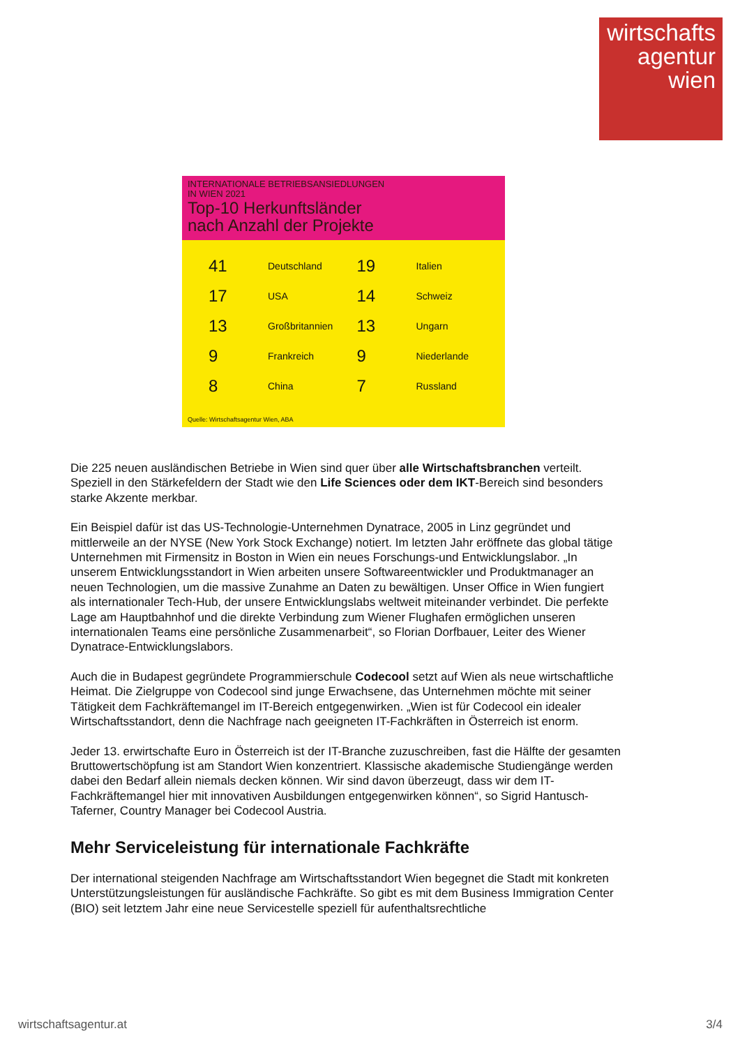wirtschafts
agentur
wien
INTERNATIONALE BETRIEBSANSIEDLUNGEN
IN WIEN 2021
Top-10 Herkunftsländer
nach Anzahl der Projekte
41 Deutschland
19 Italien
17 USA
14 Schweiz
13 Großbritannien
13 Ungarn
9 Frankreich
9 Niederlande
8 China
7 Russland
Quelle: Wirtschaftsagentur Wien, ABA
Die 225 neuen ausländischen Betriebe in Wien sind quer über alle Wirtschaftsbranchen verteilt. Speziell in den Stärkefeldern der Stadt wie den Life Sciences oder dem IKT-Bereich sind besonders starke Akzente merkbar.
Ein Beispiel dafür ist das US-Technologie-Unternehmen Dynatrace, 2005 in Linz gegründet und mittlerweile an der NYSE (New York Stock Exchange) notiert. Im letzten Jahr eröffnete das global tätige Unternehmen mit Firmensitz in Boston in Wien ein neues Forschungs-und Entwicklungslabor. „In unserem Entwicklungsstandort in Wien arbeiten unsere Softwareentwickler und Produktmanager an neuen Technologien, um die massive Zunahme an Daten zu bewältigen. Unser Office in Wien fungiert als internationaler Tech-Hub, der unsere Entwicklungslabs weltweit miteinander verbindet. Die perfekte Lage am Hauptbahnhof und die direkte Verbindung zum Wiener Flughafen ermöglichen unseren internationalen Teams eine persönliche Zusammenarbeit“, so Florian Dorfbauer, Leiter des Wiener Dynatrace-Entwicklungslabors.
Auch die in Budapest gegründete Programmierschule Codecool setzt auf Wien als neue wirtschaftliche Heimat. Die Zielgruppe von Codecool sind junge Erwachsene, das Unternehmen möchte mit seiner Tätigkeit dem Fachkräftemangel im IT-Bereich entgegenwirken. „Wien ist für Codecool ein idealer Wirtschaftsstandort, denn die Nachfrage nach geeigneten IT-Fachkräften in Österreich ist enorm.
Jeder 13. erwirtschafte Euro in Österreich ist der IT-Branche zuzuschreiben, fast die Hälfte der gesamten Bruttowertschöpfung ist am Standort Wien konzentriert. Klassische akademische Studiengänge werden dabei den Bedarf allein niemals decken können. Wir sind davon überzeugt, dass wir dem IT-Fachkräftemangel hier mit innovativen Ausbildungen entgegenwirken können“, so Sigrid Hantusch-Taferner, Country Manager bei Codecool Austria.
Mehr Serviceleistung für internationale Fachkräfte
Der international steigenden Nachfrage am Wirtschaftsstandort Wien begegnet die Stadt mit konkreten Unterstützungsleistungen für ausländische Fachkräfte. So gibt es mit dem Business Immigration Center (BIO) seit letztem Jahr eine neue Servicestelle speziell für aufenthaltsrechtliche
wirtschaftsagentur.at 3/4